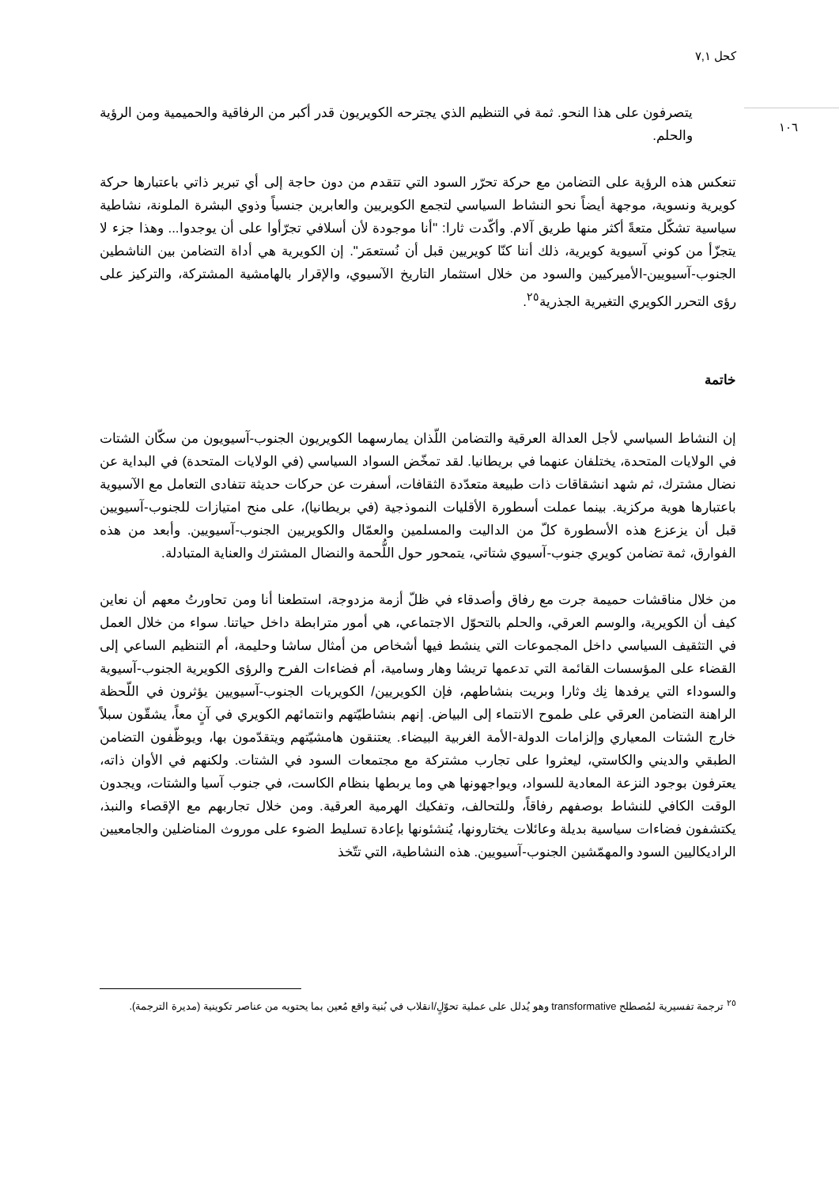كحل ٧,١
١٠٦
يتصرفون على هذا النحو. ثمة في التنظيم الذي يجترحه الكويريون قدر أكبر من الرفاقية والحميمية ومن الرؤية والحلم.
تنعكس هذه الرؤية على التضامن مع حركة تحرّر السود التي تتقدم من دون حاجة إلى أي تبرير ذاتي باعتبارها حركة كويرية ونسوية، موجهة أيضاً نحو النشاط السياسي لتجمع الكويريين والعابرين جنسياً وذوي البشرة الملونة، نشاطية سياسية تشكّل متعةً أكثر منها طريق آلام. وأكّدت ثارا: "أنا موجودة لأن أسلافي تجرّأوا على أن يوجدوا... وهذا جزء لا يتجزّأ من كوني آسيوية كويرية، ذلك أننا كنّا كويريين قبل أن نُستعمَر". إن الكويرية هي أداة التضامن بين الناشطين الجنوب-آسيويين-الأميركيين والسود من خلال استثمار التاريخ الآسيوي، والإقرار بالهامشية المشتركة، والتركيز على رؤى التحرر الكويري التغيرية الجذرية<sup>٢٥</sup>.
خاتمة
إن النشاط السياسي لأجل العدالة العرقية والتضامن اللّذان يمارسهما الكويريون الجنوب-آسيويون من سكّان الشتات في الولايات المتحدة، يختلفان عنهما في بريطانيا. لقد تمخّض السواد السياسي (في الولايات المتحدة) في البداية عن نضال مشترك، ثم شهد انشقاقات ذات طبيعة متعدّدة الثقافات، أسفرت عن حركات حديثة تتفادى التعامل مع الآسيوية باعتبارها هوية مركزية. بينما عملت أسطورة الأقليات النموذجية (في بريطانيا)، على منح امتيازات للجنوب-آسيويين قبل أن يزعزع هذه الأسطورة كلّ من الداليت والمسلمين والعمّال والكويريين الجنوب-آسيويين. وأبعد من هذه الفوارق، ثمة تضامن كويري جنوب-آسيوي شتاتي، يتمحور حول اللُّحمة والنضال المشترك والعناية المتبادلة.
من خلال مناقشات حميمة جرت مع رفاق وأصدقاء في ظلّ أزمة مزدوجة، استطعنا أنا ومن تحاورتُ معهم أن نعاين كيف أن الكويرية، والوسم العرقي، والحلم بالتحوّل الاجتماعي، هي أمور مترابطة داخل حياتنا. سواء من خلال العمل في التثقيف السياسي داخل المجموعات التي ينشط فيها أشخاص من أمثال ساشا وحليمة، أم التنظيم الساعي إلى القضاء على المؤسسات القائمة التي تدعمها تريشا وهار وسامية، أم فضاءات الفرح والرؤى الكويرية الجنوب-آسيوية والسوداء التي يرفدها نِك وثارا وبريت بنشاطهم، فإن الكويريين/ الكويريات الجنوب-آسيويين يؤثرون في اللّحظة الراهنة التضامن العرقي على طموح الانتماء إلى البياض. إنهم بنشاطيّتهم وانتمائهم الكويري في آنٍ معاً، يشقّون سبلاً خارج الشتات المعياري وإلزامات الدولة-الأمة الغربية البيضاء. يعتنقون هامشيّتهم ويتقدّمون بها، ويوظّفون التضامن الطبقي والديني والكاستي، ليعثروا على تجارب مشتركة مع مجتمعات السود في الشتات. ولكنهم في الأوان ذاته، يعترفون بوجود النزعة المعادية للسواد، ويواجهونها هي وما يربطها بنظام الكاست، في جنوب آسيا والشتات، ويجدون الوقت الكافي للنشاط بوصفهم رفاقاً، وللتحالف، وتفكيك الهرمية العرقية. ومن خلال تجاربهم مع الإقصاء والنبذ، يكتشفون فضاءات سياسية بديلة وعائلات يختارونها، يُنشئونها بإعادة تسليط الضوء على موروث المناضلين والجامعيين الراديكاليين السود والمهمّشين الجنوب-آسيويين. هذه النشاطية، التي تتّخذ
<sup>٢٥</sup> ترجمة تفسيرية لمُصطلح transformative وهو يُدلل على عملية تحوّلٍ/انقلاب في بُنية واقع مُعين بما يحتويه من عناصر تكوينية (مديرة الترجمة).